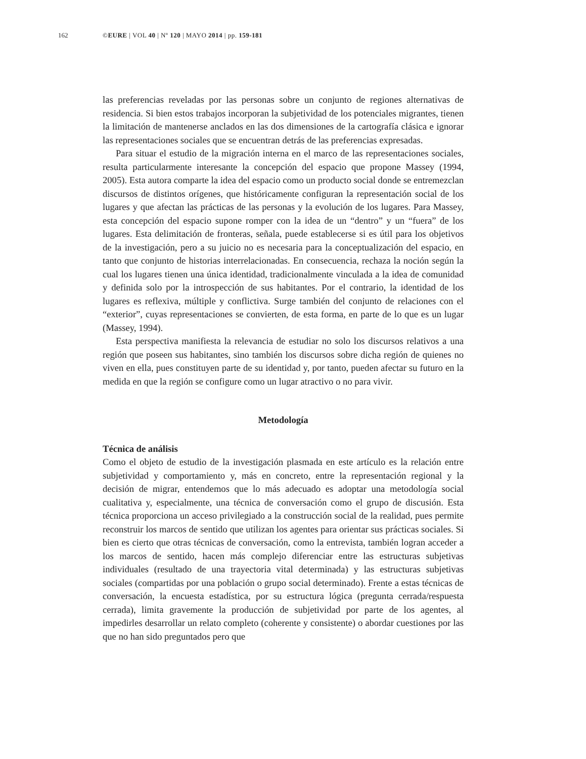162 ©EURE | VOL 40 | Nº 120 | MAYO 2014 | pp. 159-181
las preferencias reveladas por las personas sobre un conjunto de regiones alternativas de residencia. Si bien estos trabajos incorporan la subjetividad de los potenciales migrantes, tienen la limitación de mantenerse anclados en las dos dimensiones de la cartografía clásica e ignorar las representaciones sociales que se encuentran detrás de las preferencias expresadas.
Para situar el estudio de la migración interna en el marco de las representaciones sociales, resulta particularmente interesante la concepción del espacio que propone Massey (1994, 2005). Esta autora comparte la idea del espacio como un producto social donde se entremezclan discursos de distintos orígenes, que históricamente configuran la representación social de los lugares y que afectan las prácticas de las personas y la evolución de los lugares. Para Massey, esta concepción del espacio supone romper con la idea de un “dentro” y un “fuera” de los lugares. Esta delimitación de fronteras, señala, puede establecerse si es útil para los objetivos de la investigación, pero a su juicio no es necesaria para la conceptualización del espacio, en tanto que conjunto de historias interrelacionadas. En consecuencia, rechaza la noción según la cual los lugares tienen una única identidad, tradicionalmente vinculada a la idea de comunidad y definida solo por la introspección de sus habitantes. Por el contrario, la identidad de los lugares es reflexiva, múltiple y conflictiva. Surge también del conjunto de relaciones con el “exterior”, cuyas representaciones se convierten, de esta forma, en parte de lo que es un lugar (Massey, 1994).
Esta perspectiva manifiesta la relevancia de estudiar no solo los discursos relativos a una región que poseen sus habitantes, sino también los discursos sobre dicha región de quienes no viven en ella, pues constituyen parte de su identidad y, por tanto, pueden afectar su futuro en la medida en que la región se configure como un lugar atractivo o no para vivir.
Metodología
Técnica de análisis
Como el objeto de estudio de la investigación plasmada en este artículo es la relación entre subjetividad y comportamiento y, más en concreto, entre la representación regional y la decisión de migrar, entendemos que lo más adecuado es adoptar una metodología social cualitativa y, especialmente, una técnica de conversación como el grupo de discusión. Esta técnica proporciona un acceso privilegiado a la construcción social de la realidad, pues permite reconstruir los marcos de sentido que utilizan los agentes para orientar sus prácticas sociales. Si bien es cierto que otras técnicas de conversación, como la entrevista, también logran acceder a los marcos de sentido, hacen más complejo diferenciar entre las estructuras subjetivas individuales (resultado de una trayectoria vital determinada) y las estructuras subjetivas sociales (compartidas por una población o grupo social determinado). Frente a estas técnicas de conversación, la encuesta estadística, por su estructura lógica (pregunta cerrada/respuesta cerrada), limita gravemente la producción de subjetividad por parte de los agentes, al impedirles desarrollar un relato completo (coherente y consistente) o abordar cuestiones por las que no han sido preguntados pero que